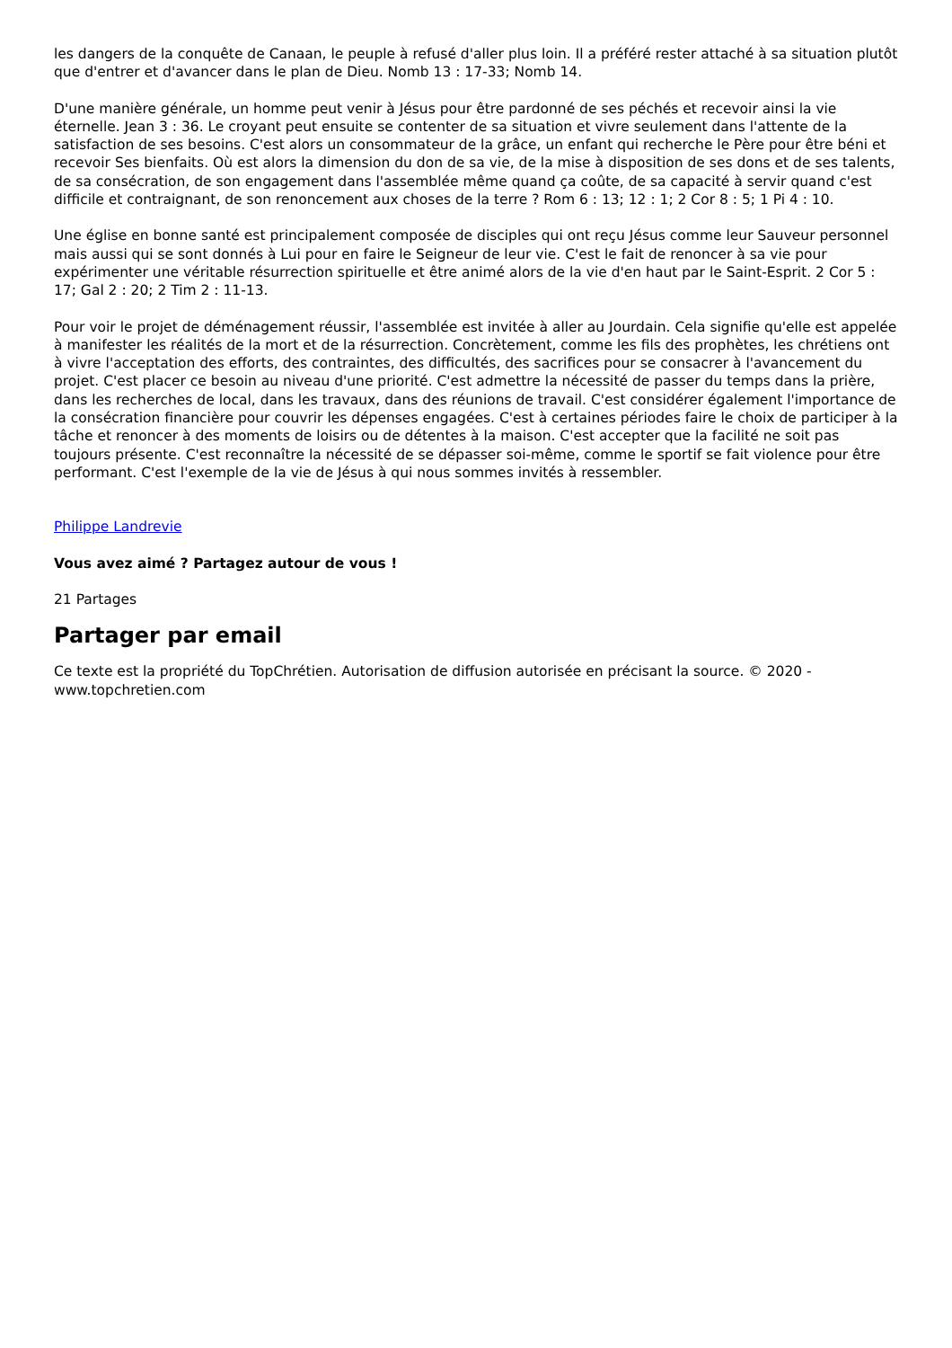les dangers de la conquête de Canaan, le peuple à refusé d'aller plus loin. Il a préféré rester attaché à sa situation plutôt que d'entrer et d'avancer dans le plan de Dieu. Nomb 13 : 17-33; Nomb 14.
D'une manière générale, un homme peut venir à Jésus pour être pardonné de ses péchés et recevoir ainsi la vie éternelle. Jean 3 : 36. Le croyant peut ensuite se contenter de sa situation et vivre seulement dans l'attente de la satisfaction de ses besoins. C'est alors un consommateur de la grâce, un enfant qui recherche le Père pour être béni et recevoir Ses bienfaits. Où est alors la dimension du don de sa vie, de la mise à disposition de ses dons et de ses talents, de sa consécration, de son engagement dans l'assemblée même quand ça coûte, de sa capacité à servir quand c'est difficile et contraignant, de son renoncement aux choses de la terre ? Rom 6 : 13; 12 : 1; 2 Cor 8 : 5; 1 Pi 4 : 10.
Une église en bonne santé est principalement composée de disciples qui ont reçu Jésus comme leur Sauveur personnel mais aussi qui se sont donnés à Lui pour en faire le Seigneur de leur vie. C'est le fait de renoncer à sa vie pour expérimenter une véritable résurrection spirituelle et être animé alors de la vie d'en haut par le Saint-Esprit. 2 Cor 5 : 17; Gal 2 : 20; 2 Tim 2 : 11-13.
Pour voir le projet de déménagement réussir, l'assemblée est invitée à aller au Jourdain. Cela signifie qu'elle est appelée à manifester les réalités de la mort et de la résurrection. Concrètement, comme les fils des prophètes, les chrétiens ont à vivre l'acceptation des efforts, des contraintes, des difficultés, des sacrifices pour se consacrer à l'avancement du projet. C'est placer ce besoin au niveau d'une priorité. C'est admettre la nécessité de passer du temps dans la prière, dans les recherches de local, dans les travaux, dans des réunions de travail. C'est considérer également l'importance de la consécration financière pour couvrir les dépenses engagées. C'est à certaines périodes faire le choix de participer à la tâche et renoncer à des moments de loisirs ou de détentes à la maison. C'est accepter que la facilité ne soit pas toujours présente. C'est reconnaître la nécessité de se dépasser soi-même, comme le sportif se fait violence pour être performant. C'est l'exemple de la vie de Jésus à qui nous sommes invités à ressembler.
Philippe Landrevie
Vous avez aimé ? Partagez autour de vous !
21 Partages
Partager par email
Ce texte est la propriété du TopChrétien. Autorisation de diffusion autorisée en précisant la source. © 2020 - www.topchretien.com